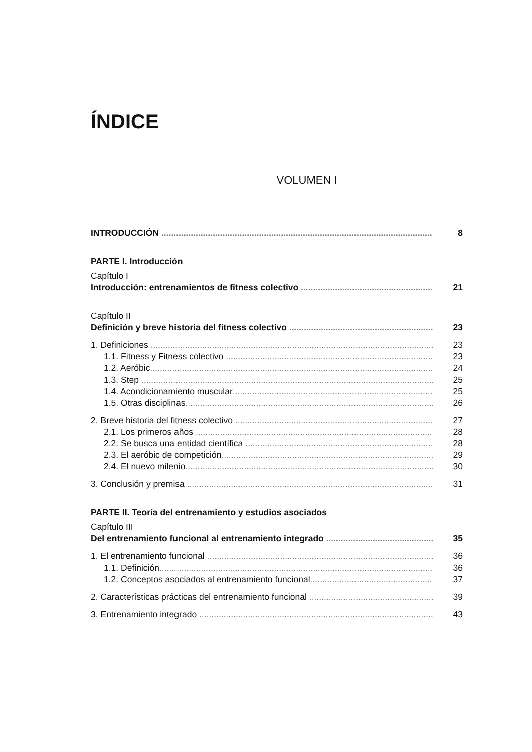ÍNDICE
VOLUMEN I
INTRODUCCIÓN 8
PARTE I. Introducción
Capítulo I
Introducción: entrenamientos de fitness colectivo 21
Capítulo II
Definición y breve historia del fitness colectivo 23
1. Definiciones 23
1.1. Fitness y Fitness colectivo 23
1.2. Aeróbic 24
1.3. Step 25
1.4. Acondicionamiento muscular 25
1.5. Otras disciplinas 26
2. Breve historia del fitness colectivo 27
2.1. Los primeros años 28
2.2. Se busca una entidad científica 28
2.3. El aeróbic de competición 29
2.4. El nuevo milenio 30
3. Conclusión y premisa 31
PARTE II. Teoría del entrenamiento y estudios asociados
Capítulo III
Del entrenamiento funcional al entrenamiento integrado 35
1. El entrenamiento funcional 36
1.1. Definición 36
1.2. Conceptos asociados al entrenamiento funcional 37
2. Características prácticas del entrenamiento funcional 39
3. Entrenamiento integrado 43